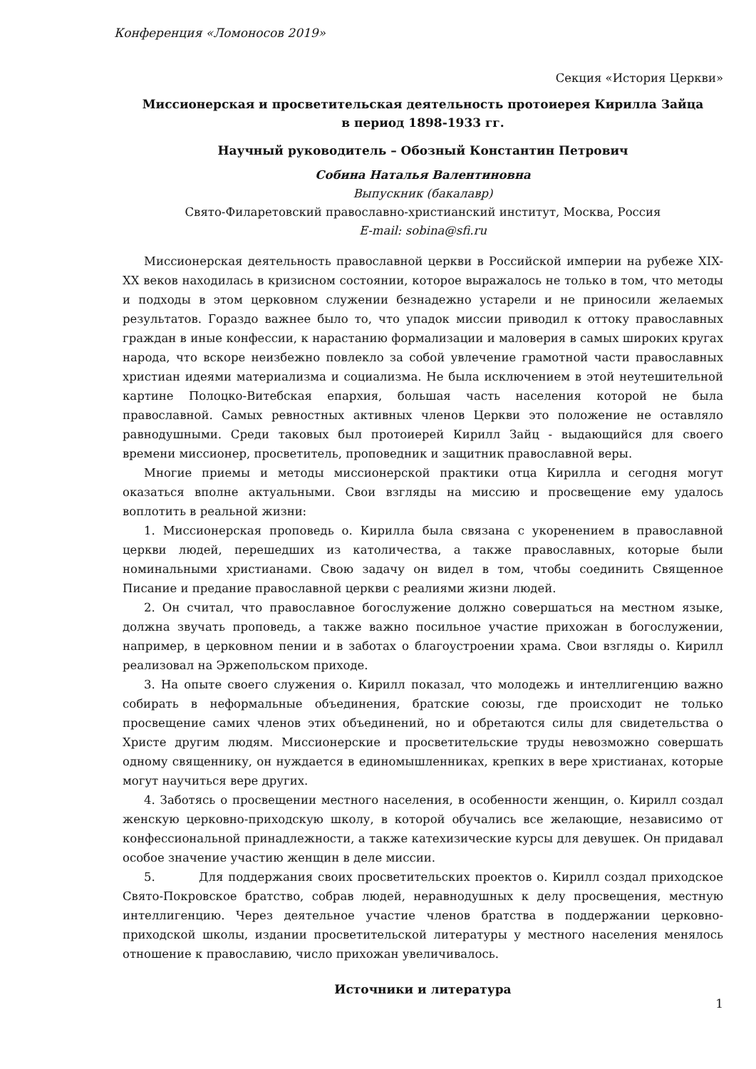Конференция «Ломоносов 2019»
Секция «История Церкви»
Миссионерская и просветительская деятельность протоиерея Кирилла Зайца
в период 1898-1933 гг.
Научный руководитель – Обозный Константин Петрович
Собина Наталья Валентиновна
Выпускник (бакалавр)
Свято-Филаретовский православно-христианский институт, Москва, Россия
E-mail: sobina@sfi.ru
Миссионерская деятельность православной церкви в Российской империи на рубеже XIX-XX веков находилась в кризисном состоянии, которое выражалось не только в том, что методы и подходы в этом церковном служении безнадежно устарели и не приносили желаемых результатов. Гораздо важнее было то, что упадок миссии приводил к оттоку православных граждан в иные конфессии, к нарастанию формализации и маловерия в самых широких кругах народа, что вскоре неизбежно повлекло за собой увлечение грамотной части православных христиан идеями материализма и социализма. Не была исключением в этой неутешительной картине Полоцко-Витебская епархия, большая часть населения которой не была православной. Самых ревностных активных членов Церкви это положение не оставляло равнодушными. Среди таковых был протоиерей Кирилл Зайц - выдающийся для своего времени миссионер, просветитель, проповедник и защитник православной веры.
Многие приемы и методы миссионерской практики отца Кирилла и сегодня могут оказаться вполне актуальными. Свои взгляды на миссию и просвещение ему удалось воплотить в реальной жизни:
1. Миссионерская проповедь о. Кирилла была связана с укоренением в православной церкви людей, перешедших из католичества, а также православных, которые были номинальными христианами. Свою задачу он видел в том, чтобы соединить Священное Писание и предание православной церкви с реалиями жизни людей.
2. Он считал, что православное богослужение должно совершаться на местном языке, должна звучать проповедь, а также важно посильное участие прихожан в богослужении, например, в церковном пении и в заботах о благоустроении храма. Свои взгляды о. Кирилл реализовал на Эржепольском приходе.
3. На опыте своего служения о. Кирилл показал, что молодежь и интеллигенцию важно собирать в неформальные объединения, братские союзы, где происходит не только просвещение самих членов этих объединений, но и обретаются силы для свидетельства о Христе другим людям. Миссионерские и просветительские труды невозможно совершать одному священнику, он нуждается в единомышленниках, крепких в вере христианах, которые могут научиться вере других.
4. Заботясь о просвещении местного населения, в особенности женщин, о. Кирилл создал женскую церковно-приходскую школу, в которой обучались все желающие, независимо от конфессиональной принадлежности, а также катехизические курсы для девушек. Он придавал особое значение участию женщин в деле миссии.
5. Для поддержания своих просветительских проектов о. Кирилл создал приходское Свято-Покровское братство, собрав людей, неравнодушных к делу просвещения, местную интеллигенцию. Через деятельное участие членов братства в поддержании церковно-приходской школы, издании просветительской литературы у местного населения менялось отношение к православию, число прихожан увеличивалось.
Источники и литература
1